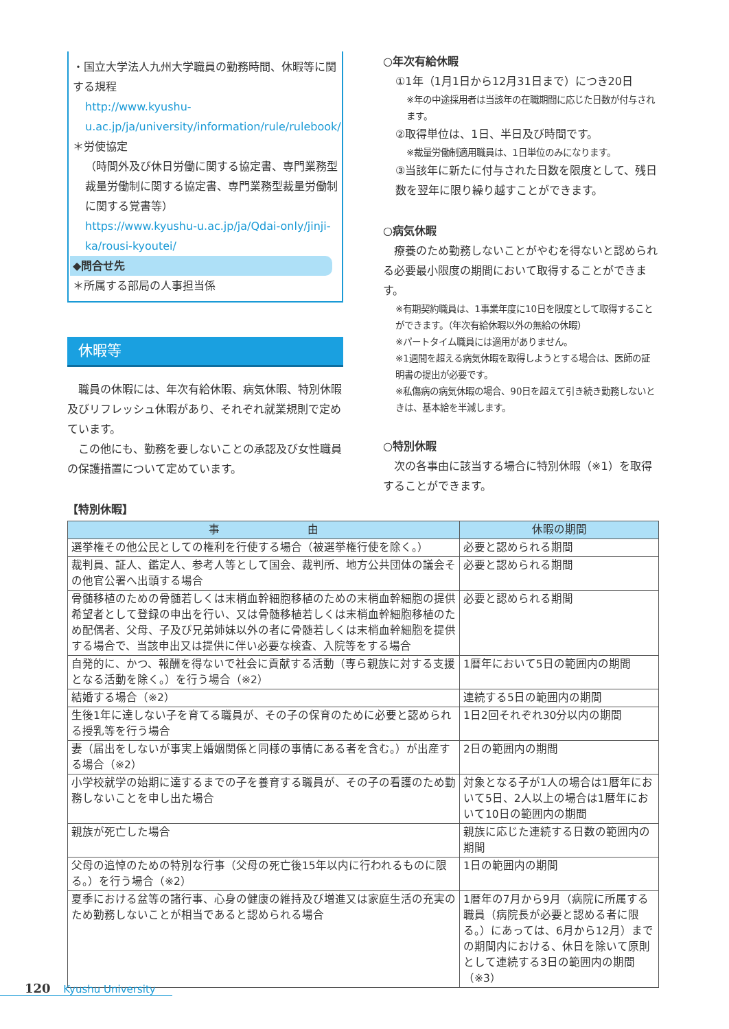・国立大学法人九州大学職員の勤務時間、休暇等に関する規程
http://www.kyushu-u.ac.jp/ja/university/information/rule/rulebook/
＊労使協定
（時間外及び休日労働に関する協定書、専門業務型裁量労働制に関する協定書、専門業務型裁量労働制に関する覚書等）
https://www.kyushu-u.ac.jp/ja/Qdai-only/jinji-ka/rousi-kyoutei/
◆問合せ先
＊所属する部局の人事担当係
休暇等
　職員の休暇には、年次有給休暇、病気休暇、特別休暇及びリフレッシュ休暇があり、それぞれ就業規則で定めています。
　この他にも、勤務を要しないことの承認及び女性職員の保護措置について定めています。
○年次有給休暇
①1年（1月1日から12月31日まで）につき20日
※年の中途採用者は当該年の在職期間に応じた日数が付与されます。
②取得単位は、1日、半日及び時間です。
※裁量労働制適用職員は、1日単位のみになります。
③当該年に新たに付与された日数を限度として、残日数を翌年に限り繰り越すことができます。
○病気休暇
　療養のため勤務しないことがやむを得ないと認められる必要最小限度の期間において取得することができます。
※有期契約職員は、1事業年度に10日を限度として取得することができます。（年次有給休暇以外の無給の休暇）
※パートタイム職員には適用がありません。
※1週間を超える病気休暇を取得しようとする場合は、医師の証明書の提出が必要です。
※私傷病の病気休暇の場合、90日を超えて引き続き勤務しないときは、基本給を半減します。
○特別休暇
　次の各事由に該当する場合に特別休暇（※1）を取得することができます。
【特別休暇】
| 事 由 | 休暇の期間 |
| --- | --- |
| 選挙権その他公民としての権利を行使する場合（被選挙権行使を除く。） | 必要と認められる期間 |
| 裁判員、証人、鑑定人、参考人等として国会、裁判所、地方公共団体の議会その他官公署へ出頭する場合 | 必要と認められる期間 |
| 骨髄移植のための骨髄若しくは末梢血幹細胞移植のための末梢血幹細胞の提供希望者として登録の申出を行い、又は骨髄移植若しくは末梢血幹細胞移植のため配偶者、父母、子及び兄弟姉妹以外の者に骨髄若しくは末梢血幹細胞を提供する場合で、当該申出又は提供に伴い必要な検査、入院等をする場合 | 必要と認められる期間 |
| 自発的に、かつ、報酬を得ないで社会に貢献する活動（専ら親族に対する支援となる活動を除く。）を行う場合（※2） | 1暦年において5日の範囲内の期間 |
| 結婚する場合（※2） | 連続する5日の範囲内の期間 |
| 生後1年に達しない子を育てる職員が、その子の保育のために必要と認められる授乳等を行う場合 | 1日2回それぞれ30分以内の期間 |
| 妻（届出をしないが事実上婚姻関係と同様の事情にある者を含む。）が出産する場合（※2） | 2日の範囲内の期間 |
| 小学校就学の始期に達するまでの子を養育する職員が、その子の看護のため勤務しないことを申し出た場合 | 対象となる子が1人の場合は1暦年において5日、2人以上の場合は1暦年において10日の範囲内の期間 |
| 親族が死亡した場合 | 親族に応じた連続する日数の範囲内の期間 |
| 父母の追悼のための特別な行事（父母の死亡後15年以内に行われるものに限る。）を行う場合（※2） | 1日の範囲内の期間 |
| 夏季における盆等の諸行事、心身の健康の維持及び増進又は家庭生活の充実のため勤務しないことが相当であると認められる場合 | 1暦年の7月から9月（病院に所属する職員（病院長が必要と認める者に限る。）にあっては、6月から12月）までの期間内における、休日を除いて原則として連続する3日の範囲内の期間（※3） |
120 Kyushu University